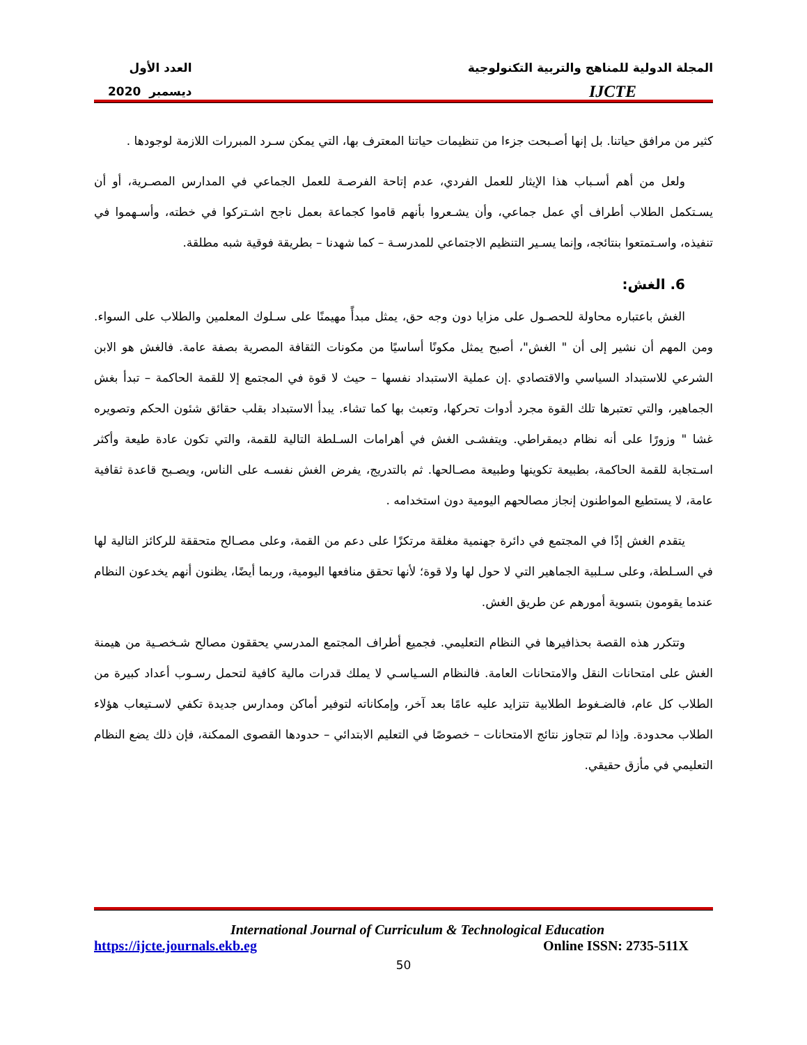المجلة الدولية للمناهج والتربية التكنولوجية
IJCTE
العدد الأول
ديسمبر 2020
كثير من مرافق حياتنا. بل إنها أصـبحت جزءا من تنظيمات حياتنا المعترف بها، التي يمكن سـرد المبررات اللازمة لوجودها .
ولعل من أهم أسـباب هذا الإيثار للعمل الفردي، عدم إتاحة الفرصـة للعمل الجماعي في المدارس المصـرية، أو أن يسـتكمل الطلاب أطراف أي عمل جماعي، وأن يشـعروا بأنهم قاموا كجماعة بعمل ناجح اشـتركوا في خطته، وأسـهموا في تنفيذه، واسـتمتعوا بنتائجه، وإنما يسـير التنظيم الاجتماعي للمدرسـة – كما شهدنا – بطريقة فوقية شبه مطلقة.
6. الغش:
الغش باعتباره محاولة للحصـول على مزايا دون وجه حق، يمثل مبدأً مهيمنًا على سـلوك المعلمين والطلاب على السواء. ومن المهم أن نشير إلى أن " الغش"، أصبح يمثل مكونًا أساسيًا من مكونات الثقافة المصرية بصفة عامة. فالغش هو الابن الشرعي للاستبداد السياسي والاقتصادي .إن عملية الاستبداد نفسها – حيث لا قوة في المجتمع إلا للقمة الحاكمة – تبدأ بغش الجماهير، والتي تعتبرها تلك القوة مجرد أدوات تحركها، وتعبث بها كما تشاء. يبدأ الاستبداد بقلب حقائق شئون الحكم وتصويره غشا " وزورًا على أنه نظام ديمقراطي. ويتفشـى الغش في أهرامات السـلطة التالية للقمة، والتي تكون عادة طيعة وأكثر اسـتجابة للقمة الحاكمة، بطبيعة تكوينها وطبيعة مصـالحها. ثم بالتدريج، يفرض الغش نفسـه على الناس، ويصـبح قاعدة ثقافية عامة، لا يستطيع المواطنون إنجاز مصالحهم اليومية دون استخدامه .
يتقدم الغش إذًا في المجتمع في دائرة جهنمية مغلقة مرتكزًا على دعم من القمة، وعلى مصـالح متحققة للركائز التالية لها في السـلطة، وعلى سـلبية الجماهير التي لا حول لها ولا قوة؛ لأنها تحقق منافعها اليومية، وربما أيضًا، يظنون أنهم يخدعون النظام عندما يقومون بتسوية أمورهم عن طريق الغش.
وتتكرر هذه القصة بحذافيرها في النظام التعليمي. فجميع أطراف المجتمع المدرسي يحققون مصالح شـخصـية من هيمنة الغش على امتحانات النقل والامتحانات العامة. فالنظام السـياسـي لا يملك قدرات مالية كافية لتحمل رسـوب أعداد كبيرة من الطلاب كل عام، فالضـغوط الطلابية تتزايد عليه عامًا بعد آخر، وإمكاناته لتوفير أماكن ومدارس جديدة تكفي لاسـتيعاب هؤلاء الطلاب محدودة. وإذا لم تتجاوز نتائج الامتحانات – خصوصًا في التعليم الابتدائي – حدودها القصوى الممكنة، فإن ذلك يضع النظام التعليمي في مأزق حقيقي.
International Journal of Curriculum & Technological Education
https://ijcte.journals.ekb.eg Online ISSN: 2735-511X
50